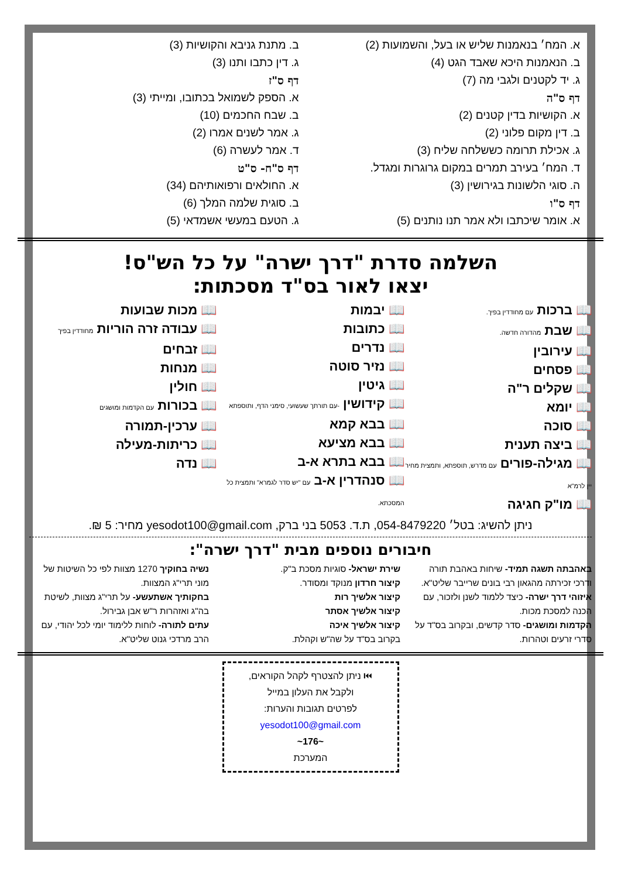א. המח׳ בנאמנות שליש או בעל, והשמועות (2)
ב. הנאמנות היכא שאבד הגט (4)
ג. יד לקטנים ולגבי מה (7)
דף ס"ה
א. הקושיות בדין קטנים (2)
ב. דין מקום פלוני (2)
ג. אכילת תרומה כששלחה שליח (3)
ד. המח׳ בעירב תמרים במקום גרוגרות ומגדל.
ה. סוגי הלשונות בגירושין (3)
דף ס"ו
א. אומר שיכתבו ולא אמר תנו נותנים (5)
ב. מתנת גניבא והקושיות (3)
ג. דין כתבו ותנו (3)
דף ס"ז
א. הספק לשמואל בכתובו, ומייתי (3)
ב. שבח החכמים (10)
ג. אמר לשנים אמרו (2)
ד. אמר לעשרה (6)
דף ס"ח- ס"ט
א. החולאים ורפואותיהם (34)
ב. סוגית שלמה המלך (6)
ג. הטעם במעשי אשמדאי (5)
השלמה סדרת "דרך ישרה" על כל הש"ס!
יצאו לאור בס"ד מסכתות:
📖 ברכות עם מחודדין בפיך.
📖 שבת מהדורה חדשה.
📖 עירובין
📖 פסחים
📖 שקלים ר"ה
📖 יומא
📖 סוכה
📖 ביצה תענית
📖 מגילה-פורים עם מדרש, תוספתא, ותמצית מחיר יין לרמ"א
📖 מו"ק חגיגה
📖 יבמות
📖 כתובות
📖 נדרים
📖 נזיר סוטה
📖 גיטין
📖 קידושין -עם תורתך שעשועי, סימני הדף, ותוספתא
📖 בבא קמא
📖 בבא מציעא
📖 בבא בתרא א-ב
📖 סנהדרין א-ב עם "יש סדר לגמרא" ותמצית כל המסכתא.
📖 מכות שבועות
📖 עבודה זרה הוריות מחודדין בפיך
📖 זבחים
📖 מנחות
📖 חולין
📖 בכורות עם הקדמות ומושגים
📖 ערכין-תמורה
📖 כריתות-מעילה
📖 נדה
ניתן להשיג: בטל׳ 054-8479220, ת.ד. 5053 בני ברק, yesodot100@gmail.com מחיר: 5 ₪.
חיבורים נוספים מבית "דרך ישרה":
באהבתה תשגה תמיד- שיחות באהבת תורה ודרכי זכירתה מהגאון רבי בונים שרייבר שליט"א.
איזוהי דרך ישרה- כיצד ללמוד לשנן ולזכור, עם הכנה למסכת מכות.
הקדמות ומושגים- סדר קדשים, ובקרוב בס"ד על סדרי זרעים וטהרות.
שירת ישראל- סוגיות מסכת ב"ק.
קיצור חרדון מנוקד ומסודר.
קיצור אלשיך רות
קיצור אלשיך אסתר
קיצור אלשיך איכה
בקרוב בס"ד על שה"ש וקהלת.
נשיה בחוקיך 1270 מצוות לפי כל השיטות של מוני תרי"ג המצוות.
בחקותיך אשתעשע- על תרי"ג מצוות, לשיטת בה"ג ואזהרות ר"ש אבן גבירול.
עתים לתורה- לוחות ללימוד יומי לכל יהודי, עם הרב מרדכי גנוט שליט"א.
⏮ ניתן להצטרף לקהל הקוראים,
ולקבל את העלון במייל
לפרטים תגובות והערות:
yesodot100@gmail.com
~176~
המערכת